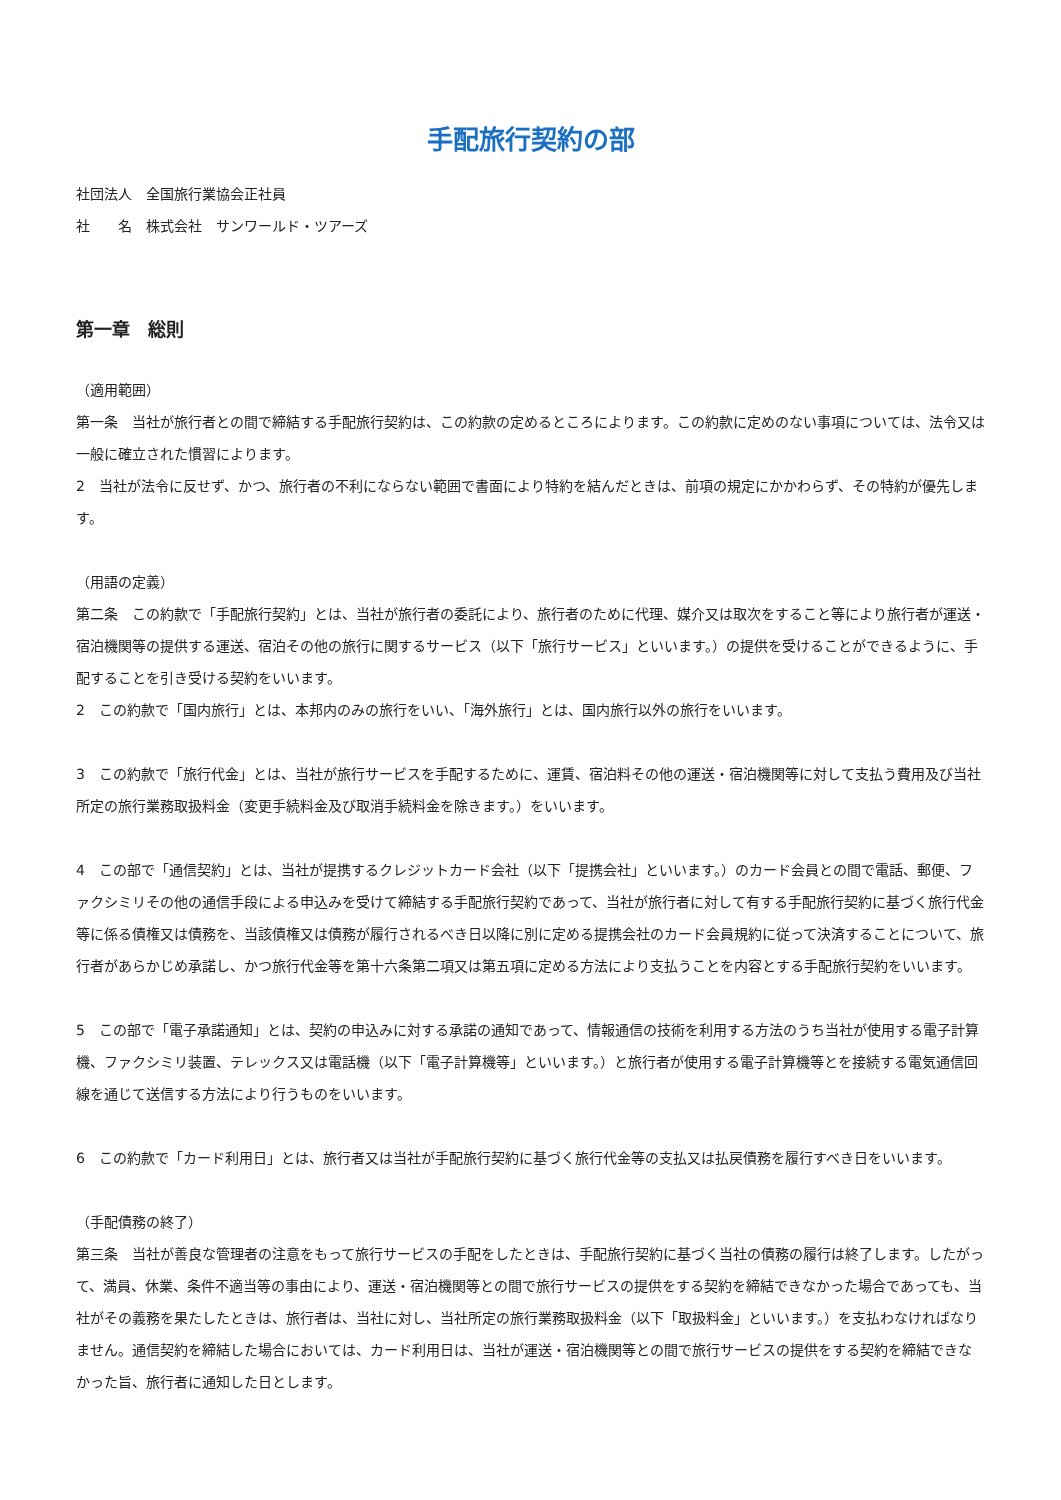手配旅行契約の部
社団法人　全国旅行業協会正社員
社　　名　株式会社　サンワールド・ツアーズ
第一章　総則
（適用範囲）
第一条　当社が旅行者との間で締結する手配旅行契約は、この約款の定めるところによります。この約款に定めのない事項については、法令又は一般に確立された慣習によります。
2　当社が法令に反せず、かつ、旅行者の不利にならない範囲で書面により特約を結んだときは、前項の規定にかかわらず、その特約が優先します。
（用語の定義）
第二条　この約款で「手配旅行契約」とは、当社が旅行者の委託により、旅行者のために代理、媒介又は取次をすること等により旅行者が運送・宿泊機関等の提供する運送、宿泊その他の旅行に関するサービス（以下「旅行サービス」といいます。）の提供を受けることができるように、手配することを引き受ける契約をいいます。
2　この約款で「国内旅行」とは、本邦内のみの旅行をいい、「海外旅行」とは、国内旅行以外の旅行をいいます。
3　この約款で「旅行代金」とは、当社が旅行サービスを手配するために、運賃、宿泊料その他の運送・宿泊機関等に対して支払う費用及び当社所定の旅行業務取扱料金（変更手続料金及び取消手続料金を除きます。）をいいます。
4　この部で「通信契約」とは、当社が提携するクレジットカード会社（以下「提携会社」といいます。）のカード会員との間で電話、郵便、ファクシミリその他の通信手段による申込みを受けて締結する手配旅行契約であって、当社が旅行者に対して有する手配旅行契約に基づく旅行代金等に係る債権又は債務を、当該債権又は債務が履行されるべき日以降に別に定める提携会社のカード会員規約に従って決済することについて、旅行者があらかじめ承諾し、かつ旅行代金等を第十六条第二項又は第五項に定める方法により支払うことを内容とする手配旅行契約をいいます。
5　この部で「電子承諾通知」とは、契約の申込みに対する承諾の通知であって、情報通信の技術を利用する方法のうち当社が使用する電子計算機、ファクシミリ装置、テレックス又は電話機（以下「電子計算機等」といいます。）と旅行者が使用する電子計算機等とを接続する電気通信回線を通じて送信する方法により行うものをいいます。
6　この約款で「カード利用日」とは、旅行者又は当社が手配旅行契約に基づく旅行代金等の支払又は払戻債務を履行すべき日をいいます。
（手配債務の終了）
第三条　当社が善良な管理者の注意をもって旅行サービスの手配をしたときは、手配旅行契約に基づく当社の債務の履行は終了します。したがって、満員、休業、条件不適当等の事由により、運送・宿泊機関等との間で旅行サービスの提供をする契約を締結できなかった場合であっても、当社がその義務を果たしたときは、旅行者は、当社に対し、当社所定の旅行業務取扱料金（以下「取扱料金」といいます。）を支払わなければなりません。通信契約を締結した場合においては、カード利用日は、当社が運送・宿泊機関等との間で旅行サービスの提供をする契約を締結できなかった旨、旅行者に通知した日とします。